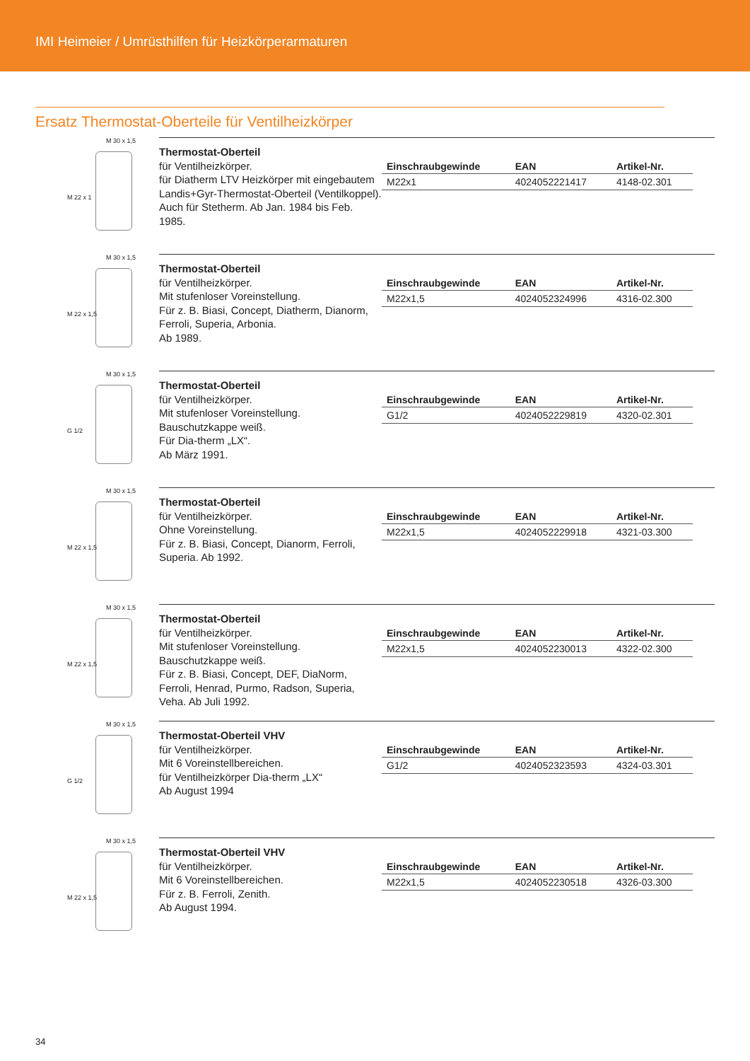IMI Heimeier / Umrüsthilfen für Heizkörperarmaturen
Ersatz Thermostat-Oberteile für Ventilheizkörper
M 30 x 1,5
M 22 x 1
Thermostat-Oberteil
für Ventilheizkörper.
für Diatherm LTV Heizkörper mit eingebautem Landis+Gyr-Thermostat-Oberteil (Ventilkoppel). Auch für Stetherm. Ab Jan. 1984 bis Feb. 1985.
| Einschraubgewinde | EAN | Artikel-Nr. |
| --- | --- | --- |
| M22x1 | 4024052221417 | 4148-02.301 |
M 30 x 1,5
M 22 x 1,5
Thermostat-Oberteil
für Ventilheizkörper.
Mit stufenloser Voreinstellung.
Für z. B. Biasi, Concept, Diatherm, Dianorm, Ferroli, Superia, Arbonia.
Ab 1989.
| Einschraubgewinde | EAN | Artikel-Nr. |
| --- | --- | --- |
| M22x1,5 | 4024052324996 | 4316-02.300 |
M 30 x 1,5
G 1/2
Thermostat-Oberteil
für Ventilheizkörper.
Mit stufenloser Voreinstellung.
Bauschutzkappe weiß.
Für Dia-therm „LX“.
Ab März 1991.
| Einschraubgewinde | EAN | Artikel-Nr. |
| --- | --- | --- |
| G1/2 | 4024052229819 | 4320-02.301 |
M 30 x 1,5
M 22 x 1,5
Thermostat-Oberteil
für Ventilheizkörper.
Ohne Voreinstellung.
Für z. B. Biasi, Concept, Dianorm, Ferroli, Superia. Ab 1992.
| Einschraubgewinde | EAN | Artikel-Nr. |
| --- | --- | --- |
| M22x1,5 | 4024052229918 | 4321-03.300 |
M 30 x 1,5
M 22 x 1,5
Thermostat-Oberteil
für Ventilheizkörper.
Mit stufenloser Voreinstellung.
Bauschutzkappe weiß.
Für z. B. Biasi, Concept, DEF, DiaNorm, Ferroli, Henrad, Purmo, Radson, Superia, Veha. Ab Juli 1992.
| Einschraubgewinde | EAN | Artikel-Nr. |
| --- | --- | --- |
| M22x1,5 | 4024052230013 | 4322-02.300 |
M 30 x 1,5
G 1/2
Thermostat-Oberteil VHV
für Ventilheizkörper.
Mit 6 Voreinstellbereichen.
für Ventilheizkörper Dia-therm „LX“
Ab August 1994
| Einschraubgewinde | EAN | Artikel-Nr. |
| --- | --- | --- |
| G1/2 | 4024052323593 | 4324-03.301 |
M 30 x 1,5
M 22 x 1,5
Thermostat-Oberteil VHV
für Ventilheizkörper.
Mit 6 Voreinstellbereichen.
Für z. B. Ferroli, Zenith.
Ab August 1994.
| Einschraubgewinde | EAN | Artikel-Nr. |
| --- | --- | --- |
| M22x1,5 | 4024052230518 | 4326-03.300 |
34